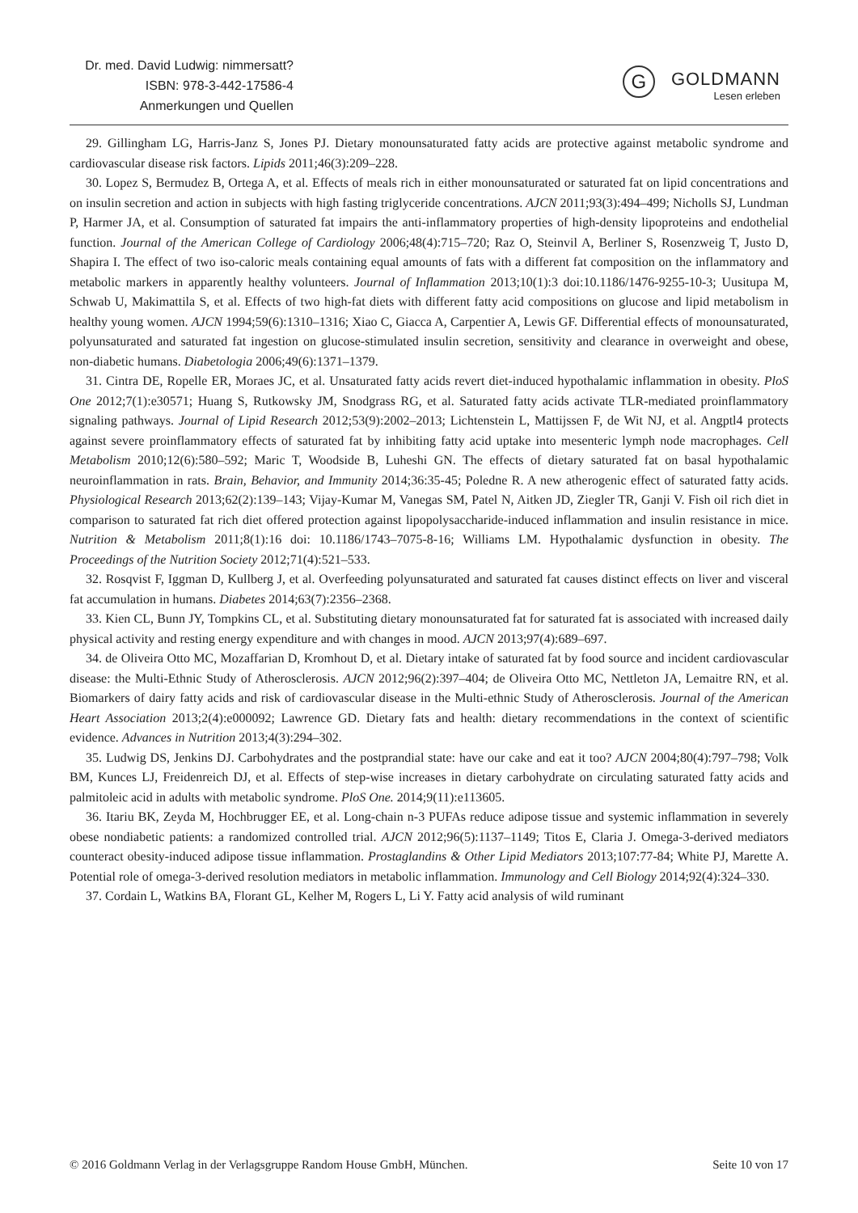Dr. med. David Ludwig: nimmersatt?
ISBN: 978-3-442-17586-4
Anmerkungen und Quellen
G GOLDMANN
Lesen erleben
29. Gillingham LG, Harris-Janz S, Jones PJ. Dietary monounsaturated fatty acids are protective against metabolic syndrome and cardiovascular disease risk factors. Lipids 2011;46(3):209–228.
30. Lopez S, Bermudez B, Ortega A, et al. Effects of meals rich in either monounsaturated or saturated fat on lipid concentrations and on insulin secretion and action in subjects with high fasting triglyceride concentrations. AJCN 2011;93(3):494–499; Nicholls SJ, Lundman P, Harmer JA, et al. Consumption of saturated fat impairs the anti-inflammatory properties of high-density lipoproteins and endothelial function. Journal of the American College of Cardiology 2006;48(4):715–720; Raz O, Steinvil A, Berliner S, Rosenzweig T, Justo D, Shapira I. The effect of two iso-caloric meals containing equal amounts of fats with a different fat composition on the inflammatory and metabolic markers in apparently healthy volunteers. Journal of Inflammation 2013;10(1):3 doi:10.1186/1476-9255-10-3; Uusitupa M, Schwab U, Makimattila S, et al. Effects of two high-fat diets with different fatty acid compositions on glucose and lipid metabolism in healthy young women. AJCN 1994;59(6):1310–1316; Xiao C, Giacca A, Carpentier A, Lewis GF. Differential effects of monounsaturated, polyunsaturated and saturated fat ingestion on glucose-stimulated insulin secretion, sensitivity and clearance in overweight and obese, non-diabetic humans. Diabetologia 2006;49(6):1371–1379.
31. Cintra DE, Ropelle ER, Moraes JC, et al. Unsaturated fatty acids revert diet-induced hypothalamic inflammation in obesity. PloS One 2012;7(1):e30571; Huang S, Rutkowsky JM, Snodgrass RG, et al. Saturated fatty acids activate TLR-mediated proinflammatory signaling pathways. Journal of Lipid Research 2012;53(9):2002–2013; Lichtenstein L, Mattijssen F, de Wit NJ, et al. Angptl4 protects against severe proinflammatory effects of saturated fat by inhibiting fatty acid uptake into mesenteric lymph node macrophages. Cell Metabolism 2010;12(6):580–592; Maric T, Woodside B, Luheshi GN. The effects of dietary saturated fat on basal hypothalamic neuroinflammation in rats. Brain, Behavior, and Immunity 2014;36:35-45; Poledne R. A new atherogenic effect of saturated fatty acids. Physiological Research 2013;62(2):139–143; Vijay-Kumar M, Vanegas SM, Patel N, Aitken JD, Ziegler TR, Ganji V. Fish oil rich diet in comparison to saturated fat rich diet offered protection against lipopolysaccharide-induced inflammation and insulin resistance in mice. Nutrition & Metabolism 2011;8(1):16 doi: 10.1186/1743–7075-8-16; Williams LM. Hypothalamic dysfunction in obesity. The Proceedings of the Nutrition Society 2012;71(4):521–533.
32. Rosqvist F, Iggman D, Kullberg J, et al. Overfeeding polyunsaturated and saturated fat causes distinct effects on liver and visceral fat accumulation in humans. Diabetes 2014;63(7):2356–2368.
33. Kien CL, Bunn JY, Tompkins CL, et al. Substituting dietary monounsaturated fat for saturated fat is associated with increased daily physical activity and resting energy expenditure and with changes in mood. AJCN 2013;97(4):689–697.
34. de Oliveira Otto MC, Mozaffarian D, Kromhout D, et al. Dietary intake of saturated fat by food source and incident cardiovascular disease: the Multi-Ethnic Study of Atherosclerosis. AJCN 2012;96(2):397–404; de Oliveira Otto MC, Nettleton JA, Lemaitre RN, et al. Biomarkers of dairy fatty acids and risk of cardiovascular disease in the Multi-ethnic Study of Atherosclerosis. Journal of the American Heart Association 2013;2(4):e000092; Lawrence GD. Dietary fats and health: dietary recommendations in the context of scientific evidence. Advances in Nutrition 2013;4(3):294–302.
35. Ludwig DS, Jenkins DJ. Carbohydrates and the postprandial state: have our cake and eat it too? AJCN 2004;80(4):797–798; Volk BM, Kunces LJ, Freidenreich DJ, et al. Effects of step-wise increases in dietary carbohydrate on circulating saturated fatty acids and palmitoleic acid in adults with metabolic syndrome. PloS One. 2014;9(11):e113605.
36. Itariu BK, Zeyda M, Hochbrugger EE, et al. Long-chain n-3 PUFAs reduce adipose tissue and systemic inflammation in severely obese nondiabetic patients: a randomized controlled trial. AJCN 2012;96(5):1137–1149; Titos E, Claria J. Omega-3-derived mediators counteract obesity-induced adipose tissue inflammation. Prostaglandins & Other Lipid Mediators 2013;107:77-84; White PJ, Marette A. Potential role of omega-3-derived resolution mediators in metabolic inflammation. Immunology and Cell Biology 2014;92(4):324–330.
37. Cordain L, Watkins BA, Florant GL, Kelher M, Rogers L, Li Y. Fatty acid analysis of wild ruminant
© 2016 Goldmann Verlag in der Verlagsgruppe Random House GmbH, München. Seite 10 von 17